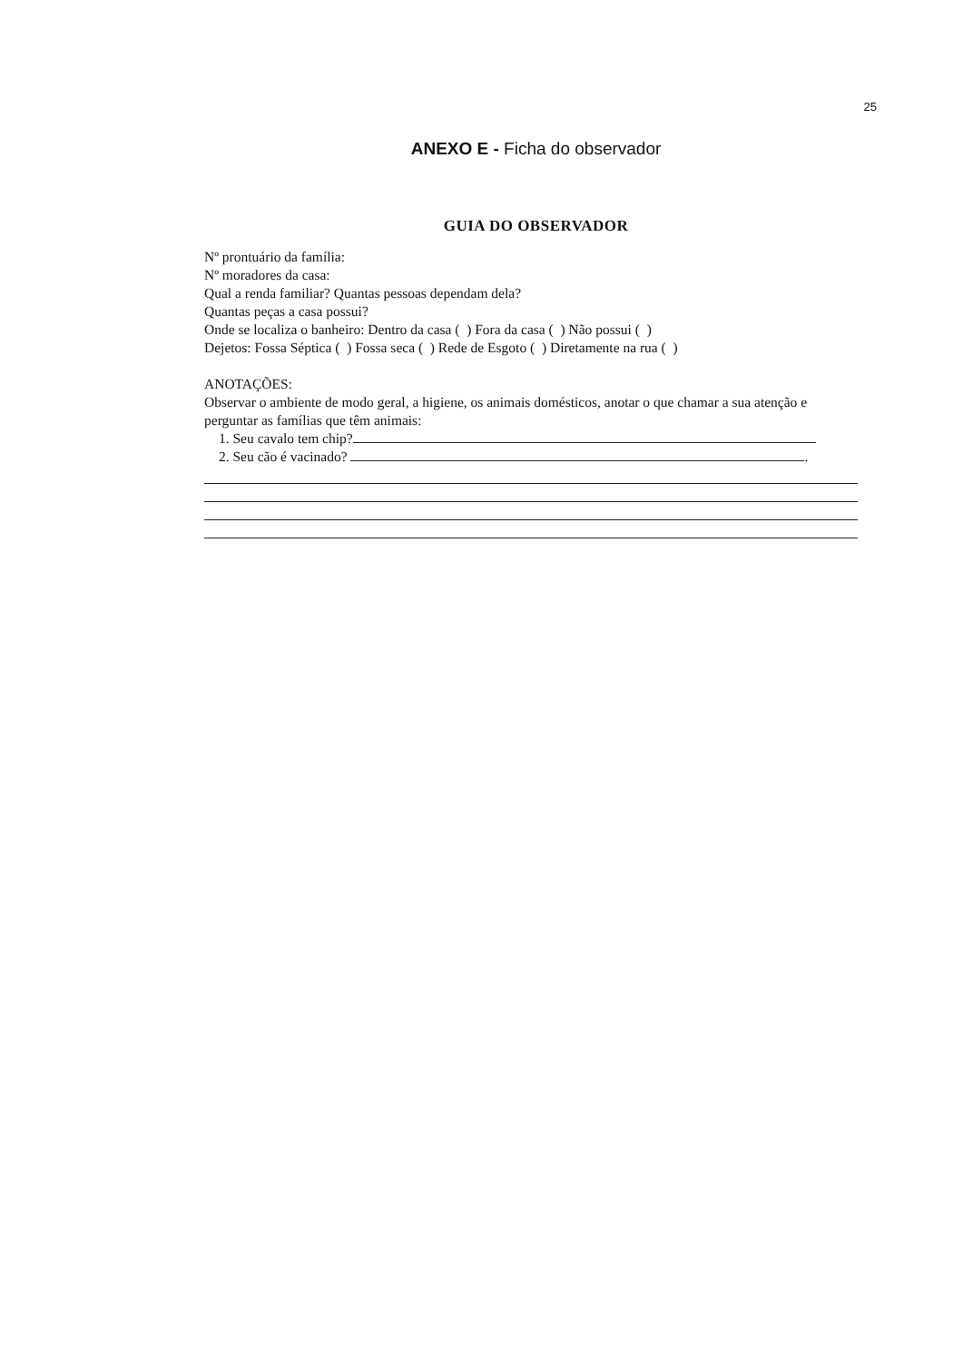25
ANEXO E - Ficha do observador
GUIA DO OBSERVADOR
Nº prontuário da família:
Nº moradores da casa:
Qual a renda familiar? Quantas pessoas dependam dela?
Quantas peças a casa possui?
Onde se localiza o banheiro: Dentro da casa ( ) Fora da casa ( ) Não possui ( )
Dejetos: Fossa Séptica ( ) Fossa seca ( ) Rede de Esgoto ( ) Diretamente na rua ( )
ANOTAÇÕES:
Observar o ambiente de modo geral, a higiene, os animais domésticos, anotar o que chamar a sua atenção e perguntar as famílias que têm animais:
1. Seu cavalo tem chip?
2. Seu cão é vacinado? .